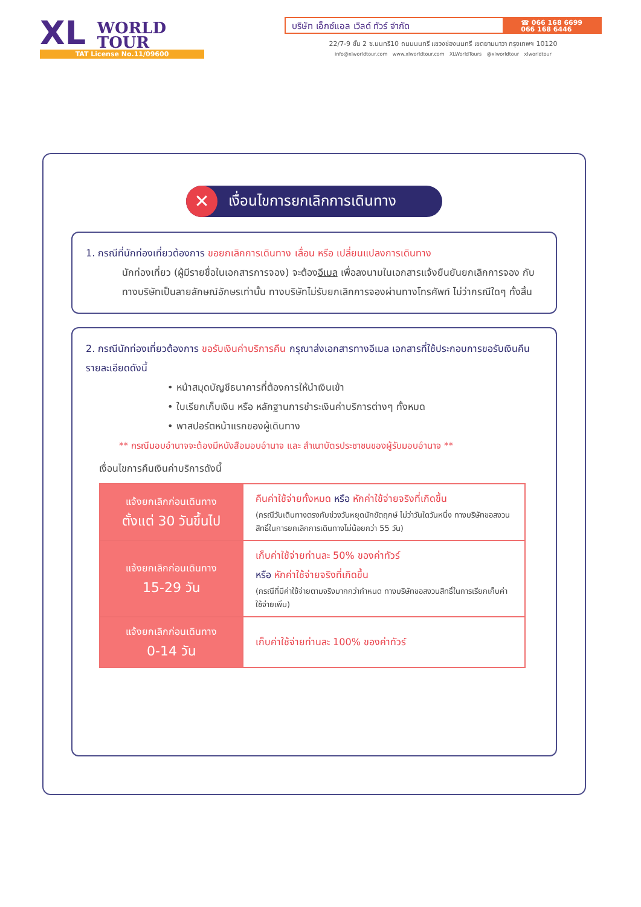XL WORLD
TOUR
TAT License No.11/09600
บริษัท เอ็กซ์แอล เวิลด์ ทัวร์ จำกัด
☎ 066 168 6699
066 168 6446
22/7-9 ชั้น 2 ซ.นนทรี10 ถนนนนทรี แขวงช่องนนทรี เขตยานนาวา กรุงเทพฯ 10120
info@xlworldtour.com www.xlworldtour.com XLWorldTours @xlworldtour xlworldtour
✕
เงื่อนไขการยกเลิกการเดินทาง
1. กรณีที่นักท่องเที่ยวต้องการ ขอยกเลิกการเดินทาง เลื่อน หรือ เปลี่ยนแปลงการเดินทาง
นักท่องเที่ยว (ผู้มีรายชื่อในเอกสารการจอง) จะต้องอีเมล เพื่อลงนามในเอกสารแจ้งยืนยันยกเลิกการจอง กับทางบริษัทเป็นลายลักษณ์อักษรเท่านั้น ทางบริษัทไม่รับยกเลิกการจองผ่านทางโทรศัพท์ ไม่ว่ากรณีใดๆ ทั้งสิ้น
2. กรณีนักท่องเที่ยวต้องการ ขอรับเงินค่าบริการคืน กรุณาส่งเอกสารทางอีเมล เอกสารที่ใช้ประกอบการขอรับเงินคืนรายละเอียดดังนี้
• หน้าสมุดบัญชีธนาคารที่ต้องการให้นำเงินเข้า
• ใบเรียกเก็บเงิน หรือ หลักฐานการชำระเงินค่าบริการต่างๆ ทั้งหมด
• พาสปอร์ตหน้าแรกของผู้เดินทาง
** กรณีมอบอำนาจจะต้องมีหนังสือมอบอำนาจ และ สำเนาบัตรประชาชนของผู้รับมอบอำนาจ **
เงื่อนไขการคืนเงินค่าบริการดังนี้
| แจ้งยกเลิกก่อนเดินทาง ตั้งแต่ 30 วันขึ้นไป | คืนค่าใช้จ่ายทั้งหมด หรือ หักค่าใช้จ่ายจริงที่เกิดขึ้น (กรณีวันเดินทางตรงกับช่วงวันหยุดนักขัตฤกษ์ ไม่ว่าวันใดวันหนึ่ง ทางบริษัทขอสงวนสิทธิ์ในการยกเลิกการเดินทางไม่น้อยกว่า 55 วัน) |
| แจ้งยกเลิกก่อนเดินทาง 15-29 วัน | เก็บค่าใช้จ่ายท่านละ 50% ของค่าทัวร์ หรือ หักค่าใช้จ่ายจริงที่เกิดขึ้น (กรณีที่มีค่าใช้จ่ายตามจริงมากกว่ากำหนด ทางบริษัทขอสงวนสิทธิ์ในการเรียกเก็บค่าใช้จ่ายเพิ่ม) |
| แจ้งยกเลิกก่อนเดินทาง 0-14 วัน | เก็บค่าใช้จ่ายท่านละ 100% ของค่าทัวร์ |